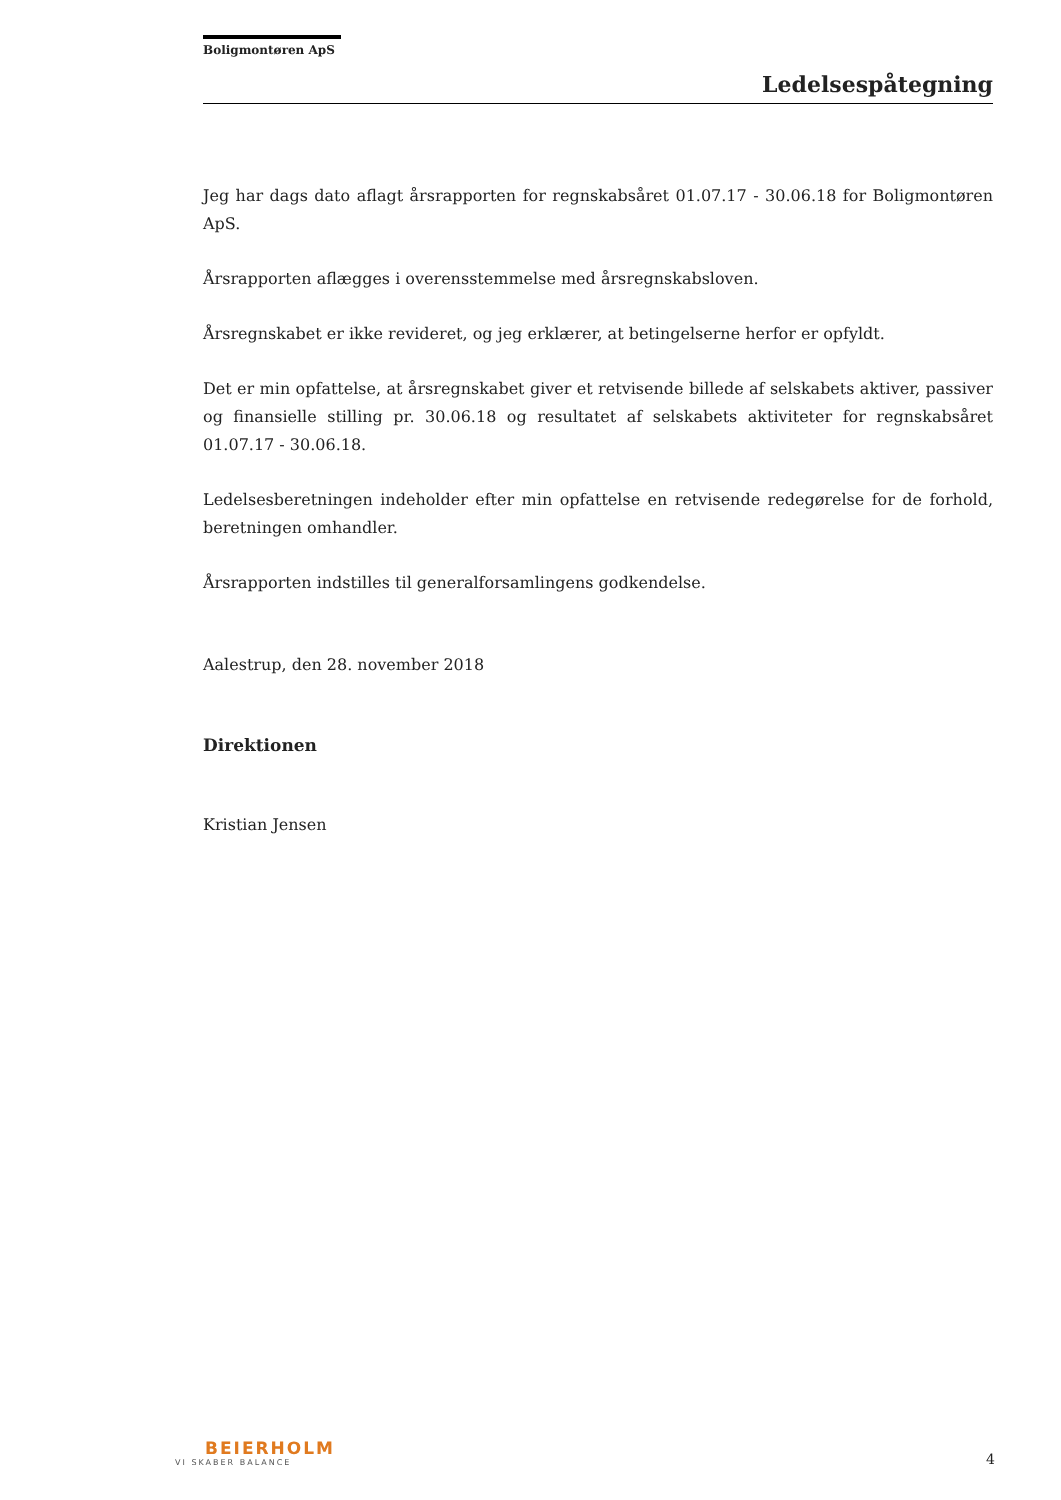Boligmontøren ApS
Ledelsespåtegning
Jeg har dags dato aflagt årsrapporten for regnskabsåret 01.07.17 - 30.06.18 for Boligmontøren ApS.
Årsrapporten aflægges i overensstemmelse med årsregnskabsloven.
Årsregnskabet er ikke revideret, og jeg erklærer, at betingelserne herfor er opfyldt.
Det er min opfattelse, at årsregnskabet giver et retvisende billede af selskabets aktiver, passiver og finansielle stilling pr. 30.06.18 og resultatet af selskabets aktiviteter for regnskabsåret 01.07.17 - 30.06.18.
Ledelsesberetningen indeholder efter min opfattelse en retvisende redegørelse for de forhold, beretningen omhandler.
Årsrapporten indstilles til generalforsamlingens godkendelse.
Aalestrup, den 28. november 2018
Direktionen
Kristian Jensen
BEIERHOLM
VI SKABER BALANCE
4